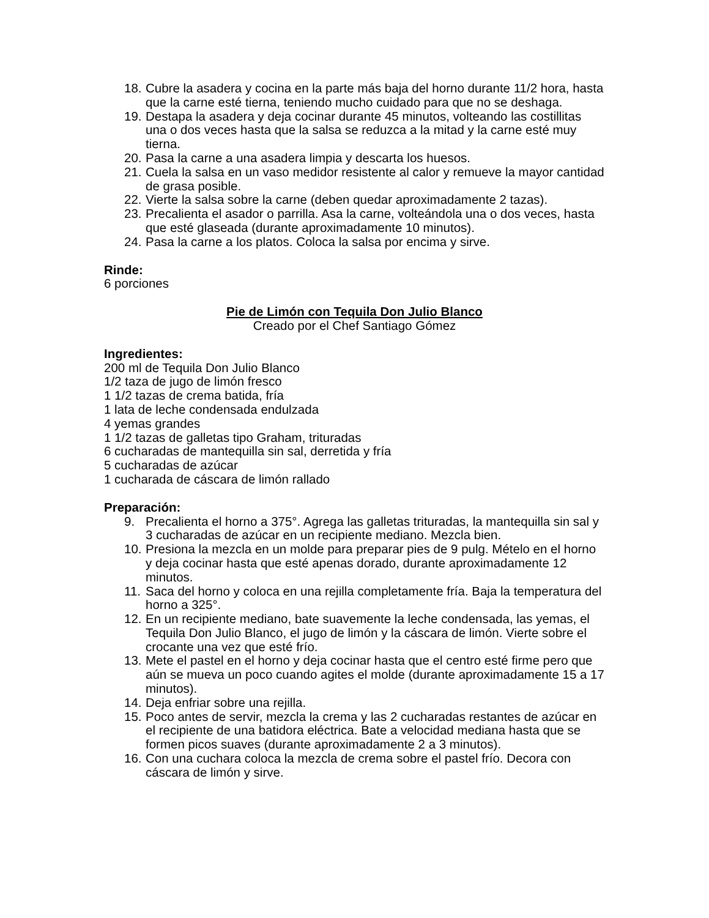18. Cubre la asadera y cocina en la parte más baja del horno durante 11/2 hora, hasta que la carne esté tierna, teniendo mucho cuidado para que no se deshaga.
19. Destapa la asadera y deja cocinar durante 45 minutos, volteando las costillitas una o dos veces hasta que la salsa se reduzca a la mitad y la carne esté muy tierna.
20. Pasa la carne a una asadera limpia y descarta los huesos.
21. Cuela la salsa en un vaso medidor resistente al calor y remueve la mayor cantidad de grasa posible.
22. Vierte la salsa sobre la carne (deben quedar aproximadamente 2 tazas).
23. Precalienta el asador o parrilla. Asa la carne, volteándola una o dos veces, hasta que esté glaseada (durante aproximadamente 10 minutos).
24. Pasa la carne a los platos. Coloca la salsa por encima y sirve.
Rinde:
6 porciones
Pie de Limón con Tequila Don Julio Blanco
Creado por el Chef Santiago Gómez
Ingredientes:
200 ml de Tequila Don Julio Blanco
1/2 taza de jugo de limón fresco
1 1/2 tazas de crema batida, fría
1 lata de leche condensada endulzada
4 yemas grandes
1 1/2 tazas de galletas tipo Graham, trituradas
6 cucharadas de mantequilla sin sal, derretida y fría
5 cucharadas de azúcar
1 cucharada de cáscara de limón rallado
Preparación:
9. Precalienta el horno a 375°. Agrega las galletas trituradas, la mantequilla sin sal y 3 cucharadas de azúcar en un recipiente mediano. Mezcla bien.
10. Presiona la mezcla en un molde para preparar pies de 9 pulg. Mételo en el horno y deja cocinar hasta que esté apenas dorado, durante aproximadamente 12 minutos.
11. Saca del horno y coloca en una rejilla completamente fría. Baja la temperatura del horno a 325°.
12. En un recipiente mediano, bate suavemente la leche condensada, las yemas, el Tequila Don Julio Blanco, el jugo de limón y la cáscara de limón. Vierte sobre el crocante una vez que esté frío.
13. Mete el pastel en el horno y deja cocinar hasta que el centro esté firme pero que aún se mueva un poco cuando agites el molde (durante aproximadamente 15 a 17 minutos).
14. Deja enfriar sobre una rejilla.
15. Poco antes de servir, mezcla la crema y las 2 cucharadas restantes de azúcar en el recipiente de una batidora eléctrica. Bate a velocidad mediana hasta que se formen picos suaves (durante aproximadamente 2 a 3 minutos).
16. Con una cuchara coloca la mezcla de crema sobre el pastel frío. Decora con cáscara de limón y sirve.